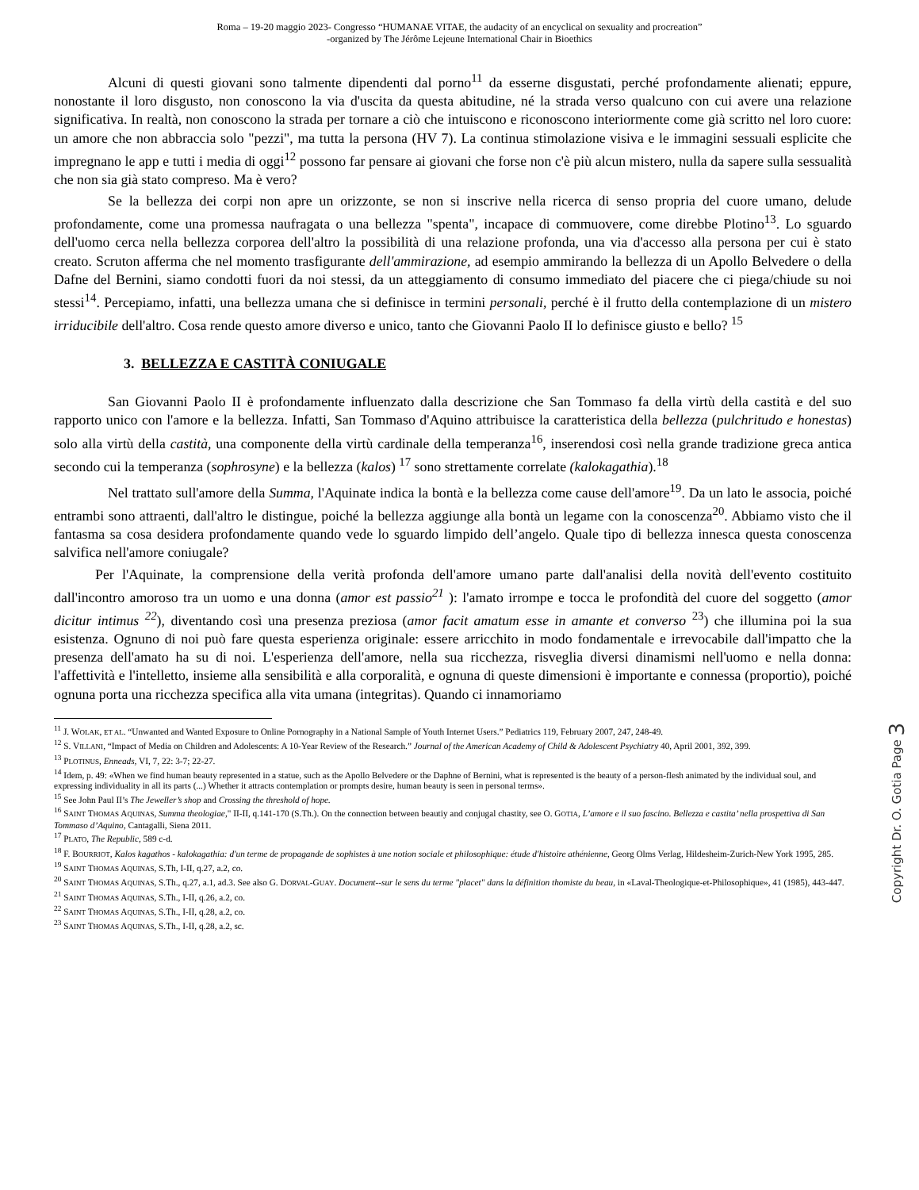Roma – 19-20 maggio 2023- Congresso “HUMANAE VITAE, the audacity of an encyclical on sexuality and procreation”
-organized by The Jérôme Lejeune International Chair in Bioethics
Alcuni di questi giovani sono talmente dipendenti dal porno<sup>11</sup> da esserne disgustati, perché profondamente alienati; eppure, nonostante il loro disgusto, non conoscono la via d'uscita da questa abitudine, né la strada verso qualcuno con cui avere una relazione significativa. In realtà, non conoscono la strada per tornare a ciò che intuiscono e riconoscono interiormente come già scritto nel loro cuore: un amore che non abbraccia solo "pezzi", ma tutta la persona (HV 7). La continua stimolazione visiva e le immagini sessuali esplicite che impregnano le app e tutti i media di oggi<sup>12</sup> possono far pensare ai giovani che forse non c'è più alcun mistero, nulla da sapere sulla sessualità che non sia già stato compreso. Ma è vero?
Se la bellezza dei corpi non apre un orizzonte, se non si inscrive nella ricerca di senso propria del cuore umano, delude profondamente, come una promessa naufragata o una bellezza "spenta", incapace di commuovere, come direbbe Plotino<sup>13</sup>. Lo sguardo dell'uomo cerca nella bellezza corporea dell'altro la possibilità di una relazione profonda, una via d'accesso alla persona per cui è stato creato. Scruton afferma che nel momento trasfigurante dell'ammirazione, ad esempio ammirando la bellezza di un Apollo Belvedere o della Dafne del Bernini, siamo condotti fuori da noi stessi, da un atteggiamento di consumo immediato del piacere che ci piega/chiude su noi stessi<sup>14</sup>. Percepiamo, infatti, una bellezza umana che si definisce in termini personali, perché è il frutto della contemplazione di un mistero irriducibile dell'altro. Cosa rende questo amore diverso e unico, tanto che Giovanni Paolo II lo definisce giusto e bello? <sup>15</sup>
3. BELLEZZA E CASTITÀ CONIUGALE
San Giovanni Paolo II è profondamente influenzato dalla descrizione che San Tommaso fa della virtù della castità e del suo rapporto unico con l'amore e la bellezza. Infatti, San Tommaso d'Aquino attribuisce la caratteristica della bellezza (pulchritudo e honestas) solo alla virtù della castità, una componente della virtù cardinale della temperanza<sup>16</sup>, inserendosi così nella grande tradizione greca antica secondo cui la temperanza (sophrosyne) e la bellezza (kalos) <sup>17</sup> sono strettamente correlate (kalokagathia).<sup>18</sup>
Nel trattato sull'amore della Summa, l'Aquinate indica la bontà e la bellezza come cause dell'amore<sup>19</sup>. Da un lato le associa, poiché entrambi sono attraenti, dall'altro le distingue, poiché la bellezza aggiunge alla bontà un legame con la conoscenza<sup>20</sup>. Abbiamo visto che il fantasma sa cosa desidera profondamente quando vede lo sguardo limpido dell’angelo. Quale tipo di bellezza innesca questa conoscenza salvifica nell'amore coniugale?
Per l'Aquinate, la comprensione della verità profonda dell'amore umano parte dall'analisi della novità dell'evento costituito dall'incontro amoroso tra un uomo e una donna (amor est passio<sup>21</sup> ): l'amato irrompe e tocca le profondità del cuore del soggetto (amor dicitur intimus <sup>22</sup>), diventando così una presenza preziosa (amor facit amatum esse in amante et converso <sup>23</sup>) che illumina poi la sua esistenza. Ognuno di noi può fare questa esperienza originale: essere arricchito in modo fondamentale e irrevocabile dall'impatto che la presenza dell'amato ha su di noi. L'esperienza dell'amore, nella sua ricchezza, risveglia diversi dinamismi nell'uomo e nella donna: l'affettività e l'intelletto, insieme alla sensibilità e alla corporalità, e ognuna di queste dimensioni è importante e connessa (proportio), poiché ognuna porta una ricchezza specifica alla vita umana (integritas). Quando ci innamoriamo
<sup>11</sup> J. WOLAK, ET AL. “Unwanted and Wanted Exposure to Online Pornography in a National Sample of Youth Internet Users.” Pediatrics 119, February 2007, 247, 248-49.
<sup>12</sup> S. VILLANI, “Impact of Media on Children and Adolescents: A 10-Year Review of the Research.” Journal of the American Academy of Child & Adolescent Psychiatry 40, April 2001, 392, 399.
<sup>13</sup> PLOTINUS, Enneads, VI, 7, 22: 3-7; 22-27.
<sup>14</sup> Idem, p. 49: «When we find human beauty represented in a statue, such as the Apollo Belvedere or the Daphne of Bernini, what is represented is the beauty of a person-flesh animated by the individual soul, and expressing individuality in all its parts (...) Whether it attracts contemplation or prompts desire, human beauty is seen in personal terms».
<sup>15</sup> See John Paul II’s The Jeweller’s shop and Crossing the threshold of hope.
<sup>16</sup> SAINT THOMAS AQUINAS, Summa theologiae," II-II, q.141-170 (S.Th.). On the connection between beautiy and conjugal chastity, see O. GOTIA, L’amore e il suo fascino. Bellezza e castita’ nella prospettiva di San Tommaso d’Aquino, Cantagalli, Siena 2011.
<sup>17</sup> PLATO, The Republic, 589 c-d.
<sup>18</sup> F. BOURRIOT, Kalos kagathos - kalokagathia: d'un terme de propagande de sophistes à une notion sociale et philosophique: étude d'histoire athénienne, Georg Olms Verlag, Hildesheim-Zurich-New York 1995, 285.
<sup>19</sup> SAINT THOMAS AQUINAS, S.Th, I-II, q.27, a.2, co.
<sup>20</sup> SAINT THOMAS AQUINAS, S.Th., q.27, a.1, ad.3. See also G. DORVAL-GUAY. Document--sur le sens du terme "placet" dans la définition thomiste du beau, in «Laval-Theologique-et-Philosophique», 41 (1985), 443-447.
<sup>21</sup> SAINT THOMAS AQUINAS, S.Th., I-II, q.26, a.2, co.
<sup>22</sup> SAINT THOMAS AQUINAS, S.Th., I-II, q.28, a.2, co.
<sup>23</sup> SAINT THOMAS AQUINAS, S.Th., I-II, q.28, a.2, sc.
Copyright Dr. O. Gotia Page 3